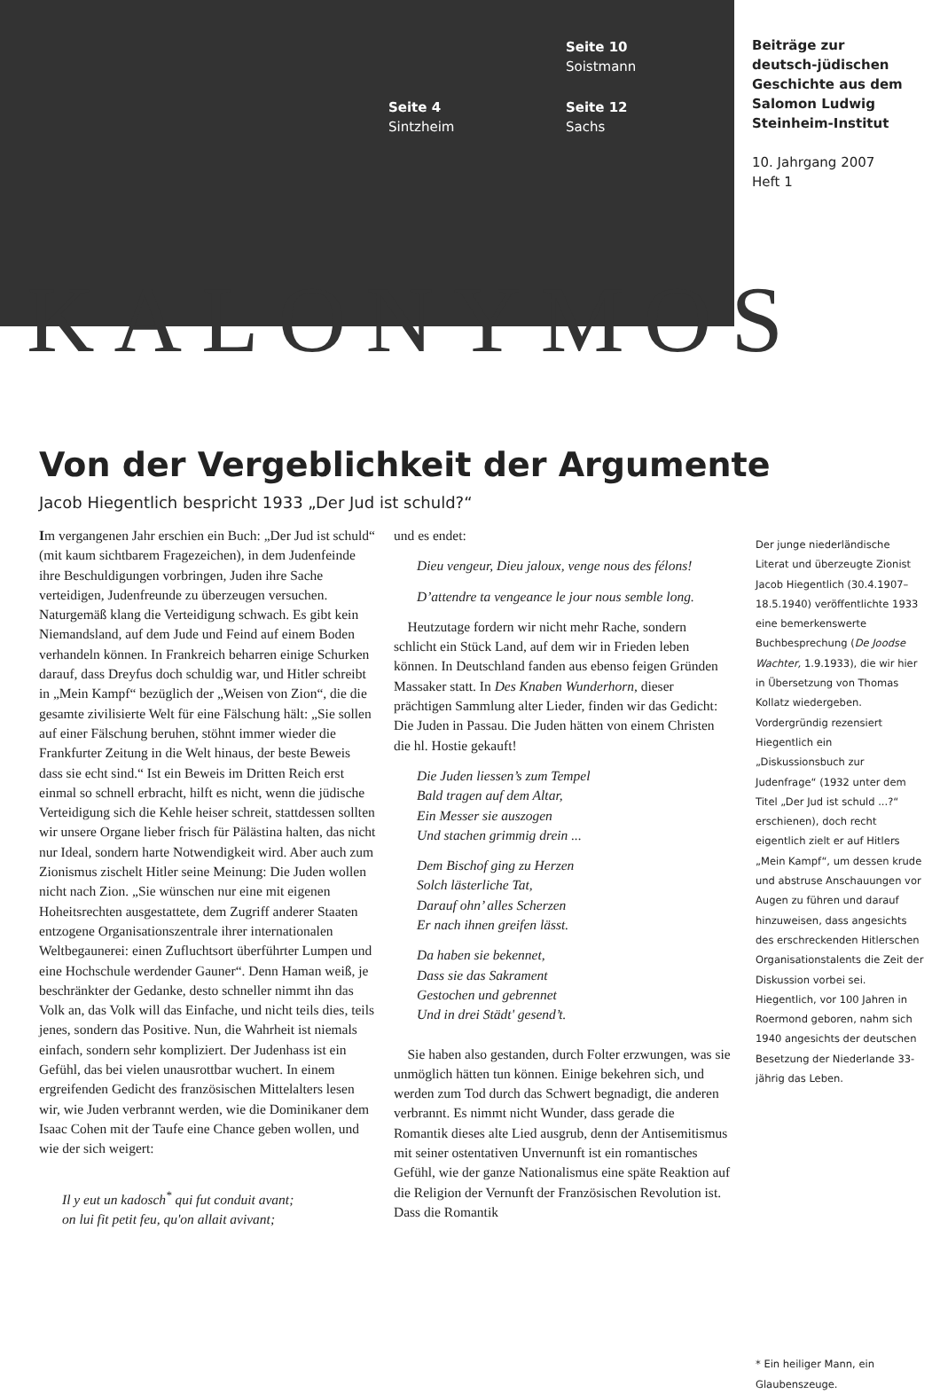Seite 10
Soistmann
Seite 4
Sintzheim
Seite 12
Sachs
Beiträge zur
deutsch-jüdischen
Geschichte aus dem
Salomon Ludwig
Steinheim-Institut
10. Jahrgang 2007
Heft 1
KALONYMOS
Von der Vergeblichkeit der Argumente
Jacob Hiegentlich bespricht 1933 „Der Jud ist schuld?“
Im vergangenen Jahr erschien ein Buch: „Der Jud ist schuld“ (mit kaum sichtbarem Fragezeichen), in dem Judenfeinde ihre Beschuldigungen vorbringen, Juden ihre Sache verteidigen, Judenfreunde zu überzeugen versuchen. Naturgemäß klang die Verteidigung schwach. Es gibt kein Niemandsland, auf dem Jude und Feind auf einem Boden verhandeln können. In Frankreich beharren einige Schurken darauf, dass Dreyfus doch schuldig war, und Hitler schreibt in „Mein Kampf“ bezüglich der „Weisen von Zion“, die die gesamte zivilisierte Welt für eine Fälschung hält: „Sie sollen auf einer Fälschung beruhen, stöhnt immer wieder die Frankfurter Zeitung in die Welt hinaus, der beste Beweis dass sie echt sind.“ Ist ein Beweis im Dritten Reich erst einmal so schnell erbracht, hilft es nicht, wenn die jüdische Verteidigung sich die Kehle heiser schreit, stattdessen sollten wir unsere Organe lieber frisch für Pälästina halten, das nicht nur Ideal, sondern harte Notwendigkeit wird. Aber auch zum Zionismus zischelt Hitler seine Meinung: Die Juden wollen nicht nach Zion. „Sie wünschen nur eine mit eigenen Hoheitsrechten ausgestattete, dem Zugriff anderer Staaten entzogene Organisationszentrale ihrer internationalen Weltbegaunerei: einen Zufluchtsort überführter Lumpen und eine Hochschule werdender Gauner“. Denn Haman weiß, je beschränkter der Gedanke, desto schneller nimmt ihn das Volk an, das Volk will das Einfache, und nicht teils dies, teils jenes, sondern das Positive. Nun, die Wahrheit ist niemals einfach, sondern sehr kompliziert. Der Judenhass ist ein Gefühl, das bei vielen unausrottbar wuchert. In einem ergreifenden Gedicht des französischen Mittelalters lesen wir, wie Juden verbrannt werden, wie die Dominikaner dem Isaac Cohen mit der Taufe eine Chance geben wollen, und wie der sich weigert:
Il y eut un kadosch<sup>*</sup> qui fut conduit avant;
on lui fit petit feu, qu'on allait avivant;
und es endet:
Dieu vengeur, Dieu jaloux, venge nous des félons!
D’attendre ta vengeance le jour nous semble long.
Heutzutage fordern wir nicht mehr Rache, sondern schlicht ein Stück Land, auf dem wir in Frieden leben können. In Deutschland fanden aus ebenso feigen Gründen Massaker statt. In Des Knaben Wunderhorn, dieser prächtigen Sammlung alter Lieder, finden wir das Gedicht: Die Juden in Passau. Die Juden hätten von einem Christen die hl. Hostie gekauft!
Die Juden liessen’s zum Tempel
Bald tragen auf dem Altar,
Ein Messer sie auszogen
Und stachen grimmig drein ...
Dem Bischof ging zu Herzen
Solch lästerliche Tat,
Darauf ohn’ alles Scherzen
Er nach ihnen greifen lässt.
Da haben sie bekennet,
Dass sie das Sakrament
Gestochen und gebrennet
Und in drei Städt' gesend’t.
Sie haben also gestanden, durch Folter erzwungen, was sie unmöglich hätten tun können. Einige bekehren sich, und werden zum Tod durch das Schwert begnadigt, die anderen verbrannt. Es nimmt nicht Wunder, dass gerade die Romantik dieses alte Lied ausgrub, denn der Antisemitismus mit seiner ostentativen Unvernunft ist ein romantisches Gefühl, wie der ganze Nationalismus eine späte Reaktion auf die Religion der Vernunft der Französischen Revolution ist. Dass die Romantik
Der junge niederländische Literat und überzeugte Zionist Jacob Hiegentlich (30.4.1907–18.5.1940) veröffentlichte 1933 eine bemerkenswerte Buchbesprechung (De Joodse Wachter, 1.9.1933), die wir hier in Übersetzung von Thomas Kollatz wiedergeben. Vordergründig rezensiert Hiegentlich ein „Diskussionsbuch zur Judenfrage“ (1932 unter dem Titel „Der Jud ist schuld ...?“ erschienen), doch recht eigentlich zielt er auf Hitlers „Mein Kampf“, um dessen krude und abstruse Anschauungen vor Augen zu führen und darauf hinzuweisen, dass angesichts des erschreckenden Hitlerschen Organisationstalents die Zeit der Diskussion vorbei sei. Hiegentlich, vor 100 Jahren in Roermond geboren, nahm sich 1940 angesichts der deutschen Besetzung der Niederlande 33-jährig das Leben.
* Ein heiliger Mann, ein Glaubenszeuge.